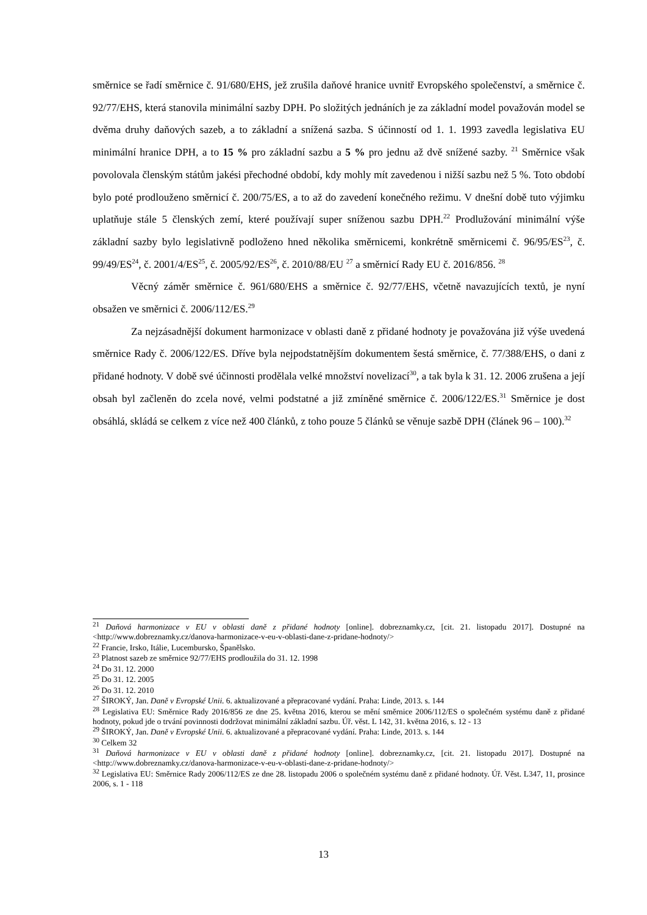směrnice se řadí směrnice č. 91/680/EHS, jež zrušila daňové hranice uvnitř Evropského společenství, a směrnice č. 92/77/EHS, která stanovila minimální sazby DPH. Po složitých jednáních je za základní model považován model se dvěma druhy daňových sazeb, a to základní a snížená sazba. S účinností od 1. 1. 1993 zavedla legislativa EU minimální hranice DPH, a to 15 % pro základní sazbu a 5 % pro jednu až dvě snížené sazby. <sup>21</sup> Směrnice však povolovala členským státům jakési přechodné období, kdy mohly mít zavedenou i nižší sazbu než 5 %. Toto období bylo poté prodlouženo směrnicí č. 200/75/ES, a to až do zavedení konečného režimu. V dnešní době tuto výjimku uplatňuje stále 5 členských zemí, které používají super sníženou sazbu DPH.<sup>22</sup> Prodlužování minimální výše základní sazby bylo legislativně podloženo hned několika směrnicemi, konkrétně směrnicemi č. 96/95/ES<sup>23</sup>, č. 99/49/ES<sup>24</sup>, č. 2001/4/ES<sup>25</sup>, č. 2005/92/ES<sup>26</sup>, č. 2010/88/EU <sup>27</sup> a směrnicí Rady EU č. 2016/856. <sup>28</sup>
Věcný záměr směrnice č. 961/680/EHS a směrnice č. 92/77/EHS, včetně navazujících textů, je nyní obsažen ve směrnici č. 2006/112/ES.<sup>29</sup>
Za nejzásadnější dokument harmonizace v oblasti daně z přidané hodnoty je považována již výše uvedená směrnice Rady č. 2006/122/ES. Dříve byla nejpodstatnějším dokumentem šestá směrnice, č. 77/388/EHS, o dani z přidané hodnoty. V době své účinnosti prodělala velké množství novelizací<sup>30</sup>, a tak byla k 31. 12. 2006 zrušena a její obsah byl začleněn do zcela nové, velmi podstatné a již zmíněné směrnice č. 2006/122/ES.<sup>31</sup> Směrnice je dost obsáhlá, skládá se celkem z více než 400 článků, z toho pouze 5 článků se věnuje sazbě DPH (článek 96 – 100).<sup>32</sup>
<sup>21</sup> Daňová harmonizace v EU v oblasti daně z přidané hodnoty [online]. dobreznamky.cz, [cit. 21. listopadu 2017]. Dostupné na <http://www.dobreznamky.cz/danova-harmonizace-v-eu-v-oblasti-dane-z-pridane-hodnoty/>
<sup>22</sup> Francie, Irsko, Itálie, Lucembursko, Španělsko.
<sup>23</sup> Platnost sazeb ze směrnice 92/77/EHS prodloužila do 31. 12. 1998
<sup>24</sup> Do 31. 12. 2000
<sup>25</sup> Do 31. 12. 2005
<sup>26</sup> Do 31. 12. 2010
<sup>27</sup> ŠIROKÝ, Jan. Daně v Evropské Unii. 6. aktualizované a přepracované vydání. Praha: Linde, 2013. s. 144
<sup>28</sup> Legislativa EU: Směrnice Rady 2016/856 ze dne 25. května 2016, kterou se mění směrnice 2006/112/ES o společném systému daně z přidané hodnoty, pokud jde o trvání povinnosti dodržovat minimální základní sazbu. Úř. věst. L 142, 31. května 2016, s. 12 - 13
<sup>29</sup> ŠIROKÝ, Jan. Daně v Evropské Unii. 6. aktualizované a přepracované vydání. Praha: Linde, 2013. s. 144
<sup>30</sup> Celkem 32
<sup>31</sup> Daňová harmonizace v EU v oblasti daně z přidané hodnoty [online]. dobreznamky.cz, [cit. 21. listopadu 2017]. Dostupné na <http://www.dobreznamky.cz/danova-harmonizace-v-eu-v-oblasti-dane-z-pridane-hodnoty/>
<sup>32</sup> Legislativa EU: Směrnice Rady 2006/112/ES ze dne 28. listopadu 2006 o společném systému daně z přidané hodnoty. Úř. Věst. L347, 11, prosince 2006, s. 1 - 118
13